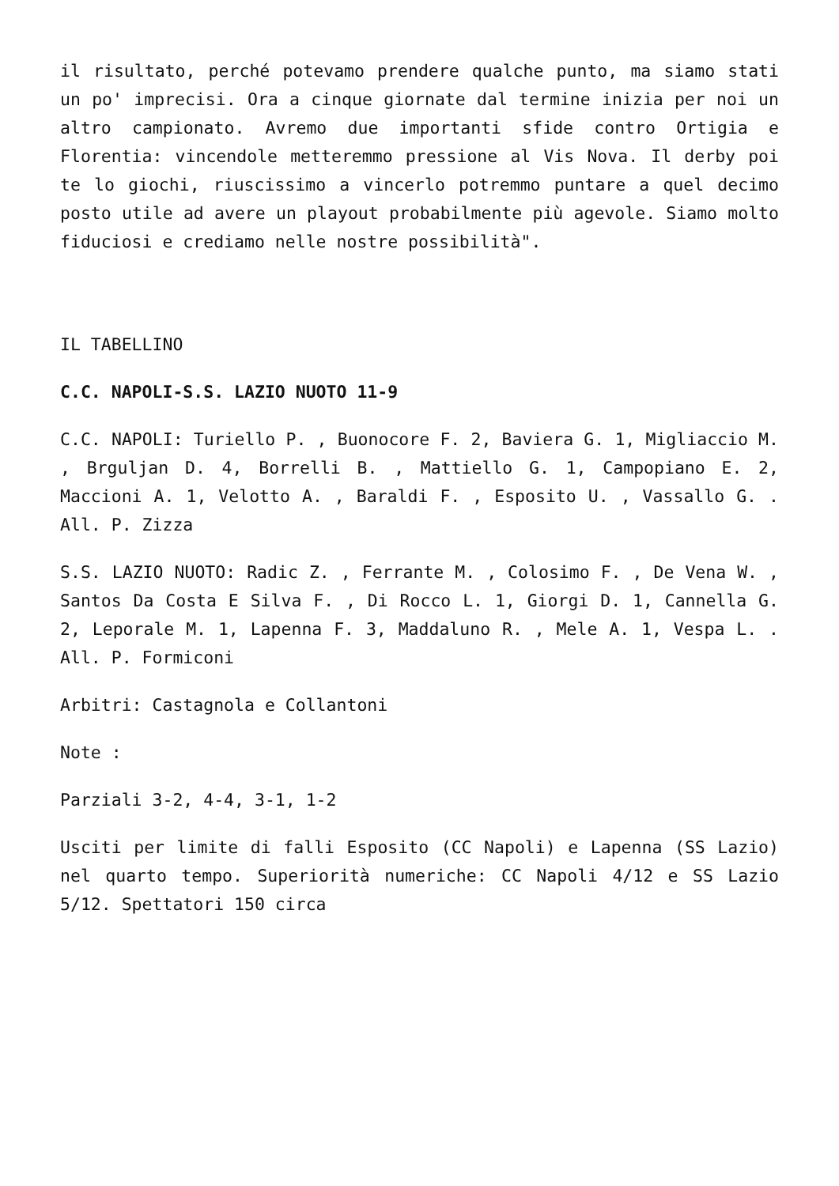il risultato, perché potevamo prendere qualche punto, ma siamo stati un po' imprecisi. Ora a cinque giornate dal termine inizia per noi un altro campionato. Avremo due importanti sfide contro Ortigia e Florentia: vincendole metteremmo pressione al Vis Nova. Il derby poi te lo giochi, riuscissimo a vincerlo potremmo puntare a quel decimo posto utile ad avere un playout probabilmente più agevole. Siamo molto fiduciosi e crediamo nelle nostre possibilità".
IL TABELLINO
C.C. NAPOLI-S.S. LAZIO NUOTO 11-9
C.C. NAPOLI: Turiello P. , Buonocore F. 2, Baviera G. 1, Migliaccio M. , Brguljan D. 4, Borrelli B. , Mattiello G. 1, Campopiano E. 2, Maccioni A. 1, Velotto A. , Baraldi F. , Esposito U. , Vassallo G. . All. P. Zizza
S.S. LAZIO NUOTO: Radic Z. , Ferrante M. , Colosimo F. , De Vena W. , Santos Da Costa E Silva F. , Di Rocco L. 1, Giorgi D. 1, Cannella G. 2, Leporale M. 1, Lapenna F. 3, Maddaluno R. , Mele A. 1, Vespa L. . All. P. Formiconi
Arbitri: Castagnola e Collantoni
Note :
Parziali 3-2, 4-4, 3-1, 1-2
Usciti per limite di falli Esposito (CC Napoli) e Lapenna (SS Lazio) nel quarto tempo. Superiorità numeriche: CC Napoli 4/12 e SS Lazio 5/12. Spettatori 150 circa